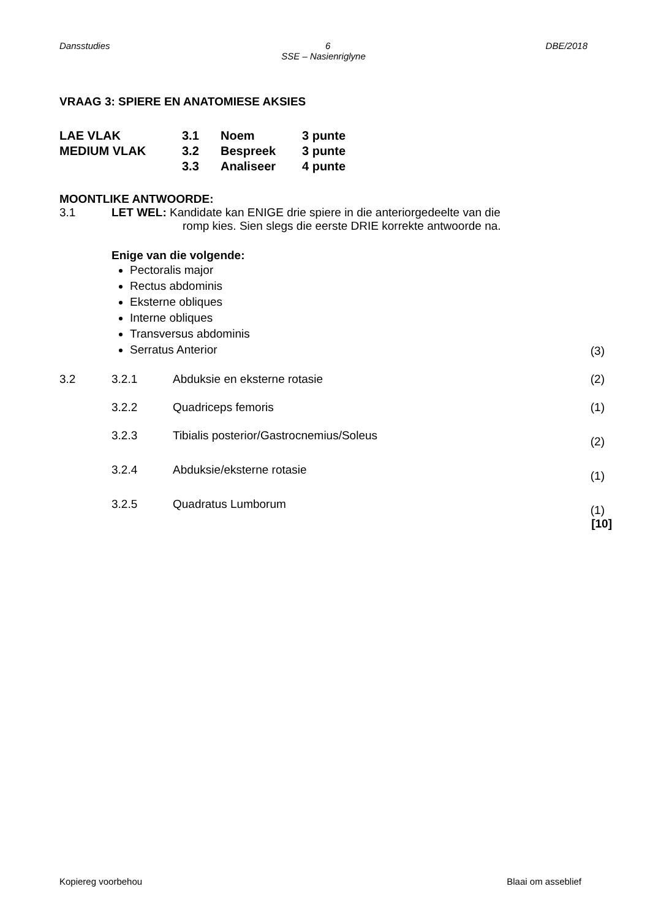Dansstudies 6 DBE/2018
SSE – Nasienriglyne
VRAAG 3: SPIERE EN ANATOMIESE AKSIES
| LAE VLAK | 3.1 | Noem | 3 punte |
| MEDIUM VLAK | 3.2 | Bespreek | 3 punte |
| | 3.3 | Analiseer | 4 punte |
MOONTLIKE ANTWOORDE:
| 3.1 | LET WEL: Kandidate kan ENIGE drie spiere in die anteriorgedeelte van die romp kies. Sien slegs die eerste DRIE korrekte antwoorde na. Enige van die volgende: Pectoralis major Rectus abdominis Eksterne obliques Interne obliques Transversus abdominis Serratus Anterior | | (3) |
| 3.2 | 3.2.1 | Abduksie en eksterne rotasie | (2) |
| | 3.2.2 | Quadriceps femoris | (1) |
| | 3.2.3 | Tibialis posterior/Gastrocnemius/Soleus | (2) |
| | 3.2.4 | Abduksie/eksterne rotasie | (1) |
| | 3.2.5 | Quadratus Lumborum | (1) [10] |
Kopiereg voorbehou Blaai om asseblief